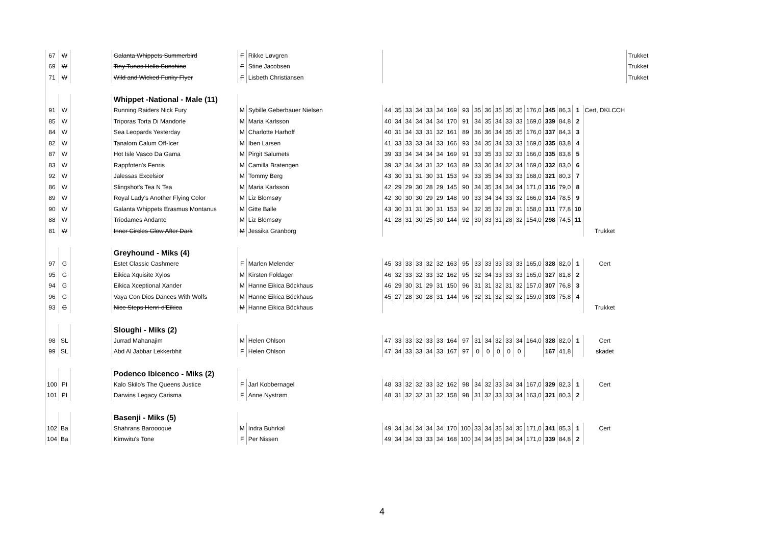| 67 | W | | Galanta Whippets Summerbird | F | Rikke Løvgren | | | | | | | | | | | | | | | | | | | Trukket |
| 69 | W | | Tiny Tunes Hello Sunshine | F | Stine Jacobsen | | | | | | | | | | | | | | | | | | | Trukket |
| 71 | W | | Wild and Wicked Funky Flyer | F | Lisbeth Christiansen | | | | | | | | | | | | | | | | | | | Trukket |
| | | | Whippet -National - Male (11) | | | | | | | | | | | | | | | | | | | | | |
| 91 | W | | Running Raiders Nick Fury | M | Sybille Geberbauer Nielsen | 44 | 35 | 33 | 34 | 33 | 34 | 169 | 93 | 35 | 36 | 35 | 35 | 35 | 176,0 | 345 | 86,3 | 1 | Cert, DKLCCH | |
| 85 | W | | Triporas Torta Di Mandorle | M | Maria Karlsson | 40 | 34 | 34 | 34 | 34 | 34 | 170 | 91 | 34 | 35 | 34 | 33 | 33 | 169,0 | 339 | 84,8 | 2 | | |
| 84 | W | | Sea Leopards Yesterday | M | Charlotte Harhoff | 40 | 31 | 34 | 33 | 31 | 32 | 161 | 89 | 36 | 36 | 34 | 35 | 35 | 176,0 | 337 | 84,3 | 3 | | |
| 82 | W | | Tanalorn Calum Off-Icer | M | Iben Larsen | 41 | 33 | 33 | 33 | 34 | 33 | 166 | 93 | 34 | 35 | 34 | 33 | 33 | 169,0 | 335 | 83,8 | 4 | | |
| 87 | W | | Hot Isle Vasco Da Gama | M | Pirgit Salumets | 39 | 33 | 34 | 34 | 34 | 34 | 169 | 91 | 33 | 35 | 33 | 32 | 33 | 166,0 | 335 | 83,8 | 5 | | |
| 83 | W | | Rappfoten's Fenris | M | Camilla Bratengen | 39 | 32 | 34 | 34 | 31 | 32 | 163 | 89 | 33 | 36 | 34 | 32 | 34 | 169,0 | 332 | 83,0 | 6 | | |
| 92 | W | | Jalessas Excelsior | M | Tommy Berg | 43 | 30 | 31 | 31 | 30 | 31 | 153 | 94 | 33 | 35 | 34 | 33 | 33 | 168,0 | 321 | 80,3 | 7 | | |
| 86 | W | | Slingshot's Tea N Tea | M | Maria Karlsson | 42 | 29 | 29 | 30 | 28 | 29 | 145 | 90 | 34 | 35 | 34 | 34 | 34 | 171,0 | 316 | 79,0 | 8 | | |
| 89 | W | | Royal Lady's Another Flying Color | M | Liz Blomsøy | 42 | 30 | 30 | 30 | 29 | 29 | 148 | 90 | 33 | 34 | 34 | 33 | 32 | 166,0 | 314 | 78,5 | 9 | | |
| 90 | W | | Galanta Whippets Erasmus Montanus | M | Gitte Balle | 43 | 30 | 31 | 31 | 30 | 31 | 153 | 94 | 32 | 35 | 32 | 28 | 31 | 158,0 | 311 | 77,8 | 10 | | |
| 88 | W | | Triodames Andante | M | Liz Blomsøy | 41 | 28 | 31 | 30 | 25 | 30 | 144 | 92 | 30 | 33 | 31 | 28 | 32 | 154,0 | 298 | 74,5 | 11 | | |
| 81 | W | | Inner Circles Glow After Dark | M | Jessika Granborg | | | | | | | | | | | | | | | | | | Trukket | |
| | | | Greyhound - Miks (4) | | | | | | | | | | | | | | | | | | | | | |
| 97 | G | | Estet Classic Cashmere | F | Marlen Melender | 45 | 33 | 33 | 33 | 32 | 32 | 163 | 95 | 33 | 33 | 33 | 33 | 33 | 165,0 | 328 | 82,0 | 1 | Cert | |
| 95 | G | | Eikica Xquisite Xylos | M | Kirsten Foldager | 46 | 32 | 33 | 32 | 33 | 32 | 162 | 95 | 32 | 34 | 33 | 33 | 33 | 165,0 | 327 | 81,8 | 2 | | |
| 94 | G | | Eikica Xceptional Xander | M | Hanne Eikica Böckhaus | 46 | 29 | 30 | 31 | 29 | 31 | 150 | 96 | 31 | 31 | 32 | 31 | 32 | 157,0 | 307 | 76,8 | 3 | | |
| 96 | G | | Vaya Con Dios Dances With Wolfs | M | Hanne Eikica Böckhaus | 45 | 27 | 28 | 30 | 28 | 31 | 144 | 96 | 32 | 31 | 32 | 32 | 32 | 159,0 | 303 | 75,8 | 4 | | |
| 93 | G | | Nice Steps Henri d'Eikica | M | Hanne Eikica Böckhaus | | | | | | | | | | | | | | | | | | Trukket | |
| | | | Sloughi - Miks (2) | | | | | | | | | | | | | | | | | | | | | |
| 98 | SL | | Jurrad Mahanajim | M | Helen Ohlson | 47 | 33 | 33 | 32 | 33 | 33 | 164 | 97 | 31 | 34 | 32 | 33 | 34 | 164,0 | 328 | 82,0 | 1 | Cert | |
| 99 | SL | | Abd Al Jabbar Lekkerbhit | F | Helen Ohlson | 47 | 34 | 33 | 33 | 34 | 33 | 167 | 97 | 0 | 0 | 0 | 0 | 0 | | 167 | 41,8 | | skadet | |
| | | | Podenco Ibicenco - Miks (2) | | | | | | | | | | | | | | | | | | | | | |
| 100 | PI | | Kalo Skilo's The Queens Justice | F | Jarl Kobbernagel | 48 | 33 | 32 | 32 | 33 | 32 | 162 | 98 | 34 | 32 | 33 | 34 | 34 | 167,0 | 329 | 82,3 | 1 | Cert | |
| 101 | PI | | Darwins Legacy Carisma | F | Anne Nystrøm | 48 | 31 | 32 | 32 | 31 | 32 | 158 | 98 | 31 | 32 | 33 | 33 | 34 | 163,0 | 321 | 80,3 | 2 | | |
| | | | Basenji - Miks (5) | | | | | | | | | | | | | | | | | | | | | |
| 102 | Ba | | Shahrans Baroooque | M | Indra Buhrkal | 49 | 34 | 34 | 34 | 34 | 34 | 170 | 100 | 33 | 34 | 35 | 34 | 35 | 171,0 | 341 | 85,3 | 1 | Cert | |
| 104 | Ba | | Kimwitu's Tone | F | Per Nissen | 49 | 34 | 34 | 33 | 33 | 34 | 168 | 100 | 34 | 34 | 35 | 34 | 34 | 171,0 | 339 | 84,8 | 2 | | |
4